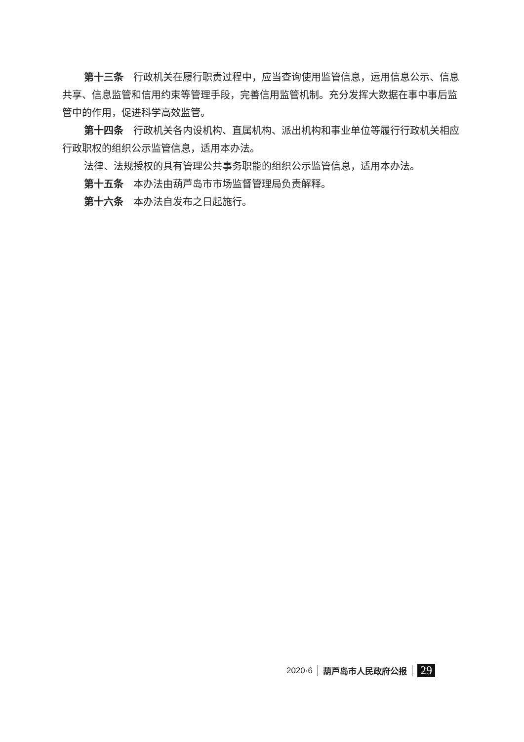第十三条 行政机关在履行职责过程中，应当查询使用监管信息，运用信息公示、信息共享、信息监管和信用约束等管理手段，完善信用监管机制。充分发挥大数据在事中事后监管中的作用，促进科学高效监管。
第十四条 行政机关各内设机构、直属机构、派出机构和事业单位等履行行政机关相应行政职权的组织公示监管信息，适用本办法。
法律、法规授权的具有管理公共事务职能的组织公示监管信息，适用本办法。
第十五条 本办法由葫芦岛市市场监督管理局负责解释。
第十六条 本办法自发布之日起施行。
2020·6 葫芦岛市人民政府公报 29